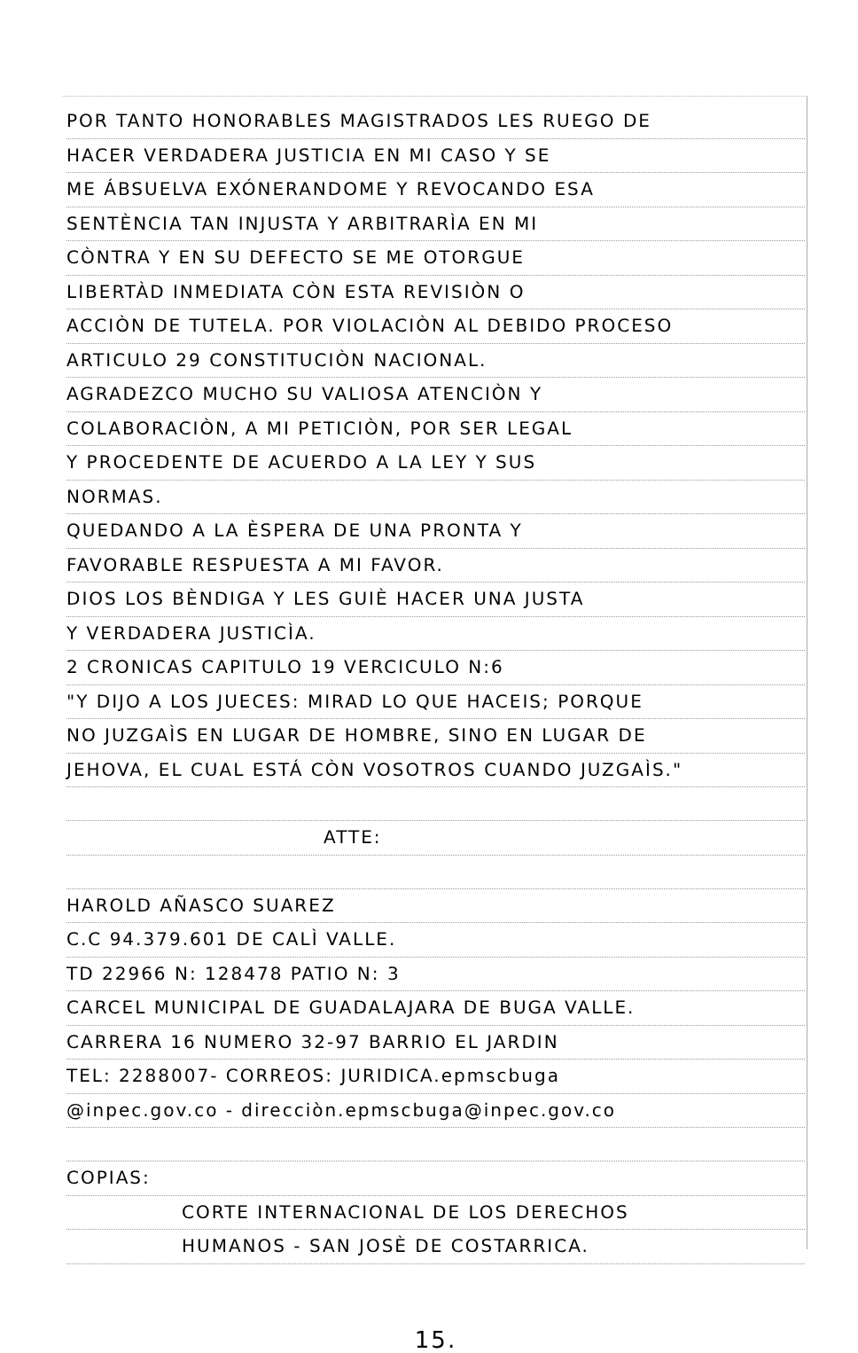POR TANTO HONORABLES MAGISTRADOS LES RUEGO DE
HACER VERDADERA JUSTICIA EN MI CASO Y SE
ME ÁBSUELVA EXÓNERANDOME Y REVOCANDO ESA
SENTÈNCIA TAN INJUSTA Y ARBITRARÌA EN MI
CÒNTRA Y EN SU DEFECTO SE ME OTORGUE
LIBERTÀD INMEDIATA CÒN ESTA REVISIÒN O
ACCIÒN DE TUTELA. POR VIOLACIÒN AL DEBIDO PROCESO
ARTICULO 29 CONSTITUCIÒN NACIONAL.
AGRADEZCO MUCHO SU VALIOSA ATENCIÒN Y
COLABORACIÒN, A MI PETICIÒN, POR SER LEGAL
Y PROCEDENTE DE ACUERDO A LA LEY Y SUS
NORMAS.
QUEDANDO A LA ÈSPERA DE UNA PRONTA Y
FAVORABLE RESPUESTA A MI FAVOR.
DIOS LOS BÈNDIGA Y LES GUIÈ HACER UNA JUSTA
Y VERDADERA JUSTICÌA.
2 CRONICAS CAPITULO 19 VERCICULO N:6
"Y DIJO A LOS JUECES: MIRAD LO QUE HACEIS; PORQUE
NO JUZGAÌS EN LUGAR DE HOMBRE, SINO EN LUGAR DE
JEHOVA, EL CUAL ESTÁ CÒN VOSOTROS CUANDO JUZGAÌS."
ATTE:
HAROLD AÑASCO SUAREZ
C.C 94.379.601 DE CALÌ VALLE.
TD 22966 N: 128478 PATIO N: 3
CARCEL MUNICIPAL DE GUADALAJARA DE BUGA VALLE.
CARRERA 16 NUMERO 32-97 BARRIO EL JARDIN
TEL: 2288007- CORREOS: JURIDICA.epmscbuga
@inpec.gov.co - direcciòn.epmscbuga@inpec.gov.co
COPIAS:
CORTE INTERNACIONAL DE LOS DERECHOS
HUMANOS - SAN JOSÈ DE COSTARRICA.
15.